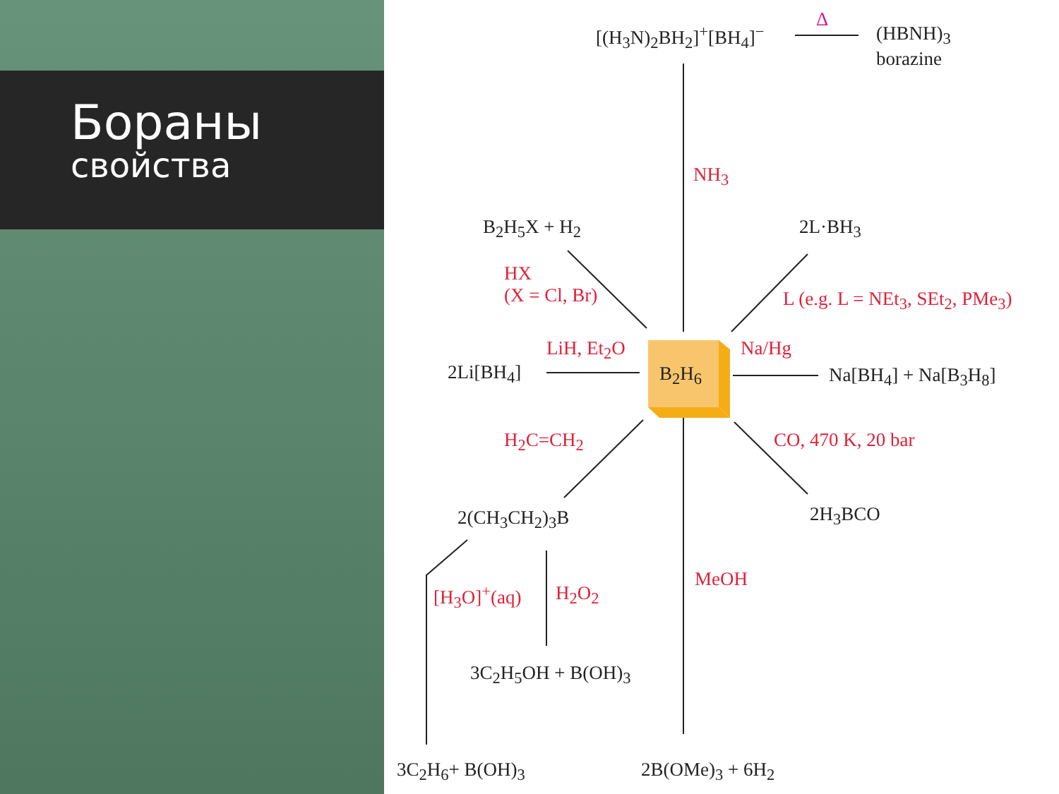Бораны
свойства
[(H<sub>3</sub>N)<sub>2</sub>BH<sub>2</sub>]<sup>+</sup>[BH<sub>4</sub>]<sup>−</sup>
Δ
(HBNH)<sub>3</sub>
borazine
NH<sub>3</sub>
B<sub>2</sub>H<sub>5</sub>X + H<sub>2</sub> 2L·BH<sub>3</sub>
HX
(X = Cl, Br)
L (e.g. L = NEt<sub>3</sub>, SEt<sub>2</sub>, PMe<sub>3</sub>)
LiH, Et<sub>2</sub>O Na/Hg
2Li[BH<sub>4</sub>] B<sub>2</sub>H<sub>6</sub> Na[BH<sub>4</sub>] + Na[B<sub>3</sub>H<sub>8</sub>]
H<sub>2</sub>C=CH<sub>2</sub> CO, 470 K, 20 bar
2(CH<sub>3</sub>CH<sub>2</sub>)<sub>3</sub>B 2H<sub>3</sub>BCO
MeOH
[H<sub>3</sub>O]<sup>+</sup>(aq) H<sub>2</sub>O<sub>2</sub>
3C<sub>2</sub>H<sub>5</sub>OH + B(OH)<sub>3</sub>
3C<sub>2</sub>H<sub>6</sub>+ B(OH)<sub>3</sub> 2B(OMe)<sub>3</sub> + 6H<sub>2</sub>